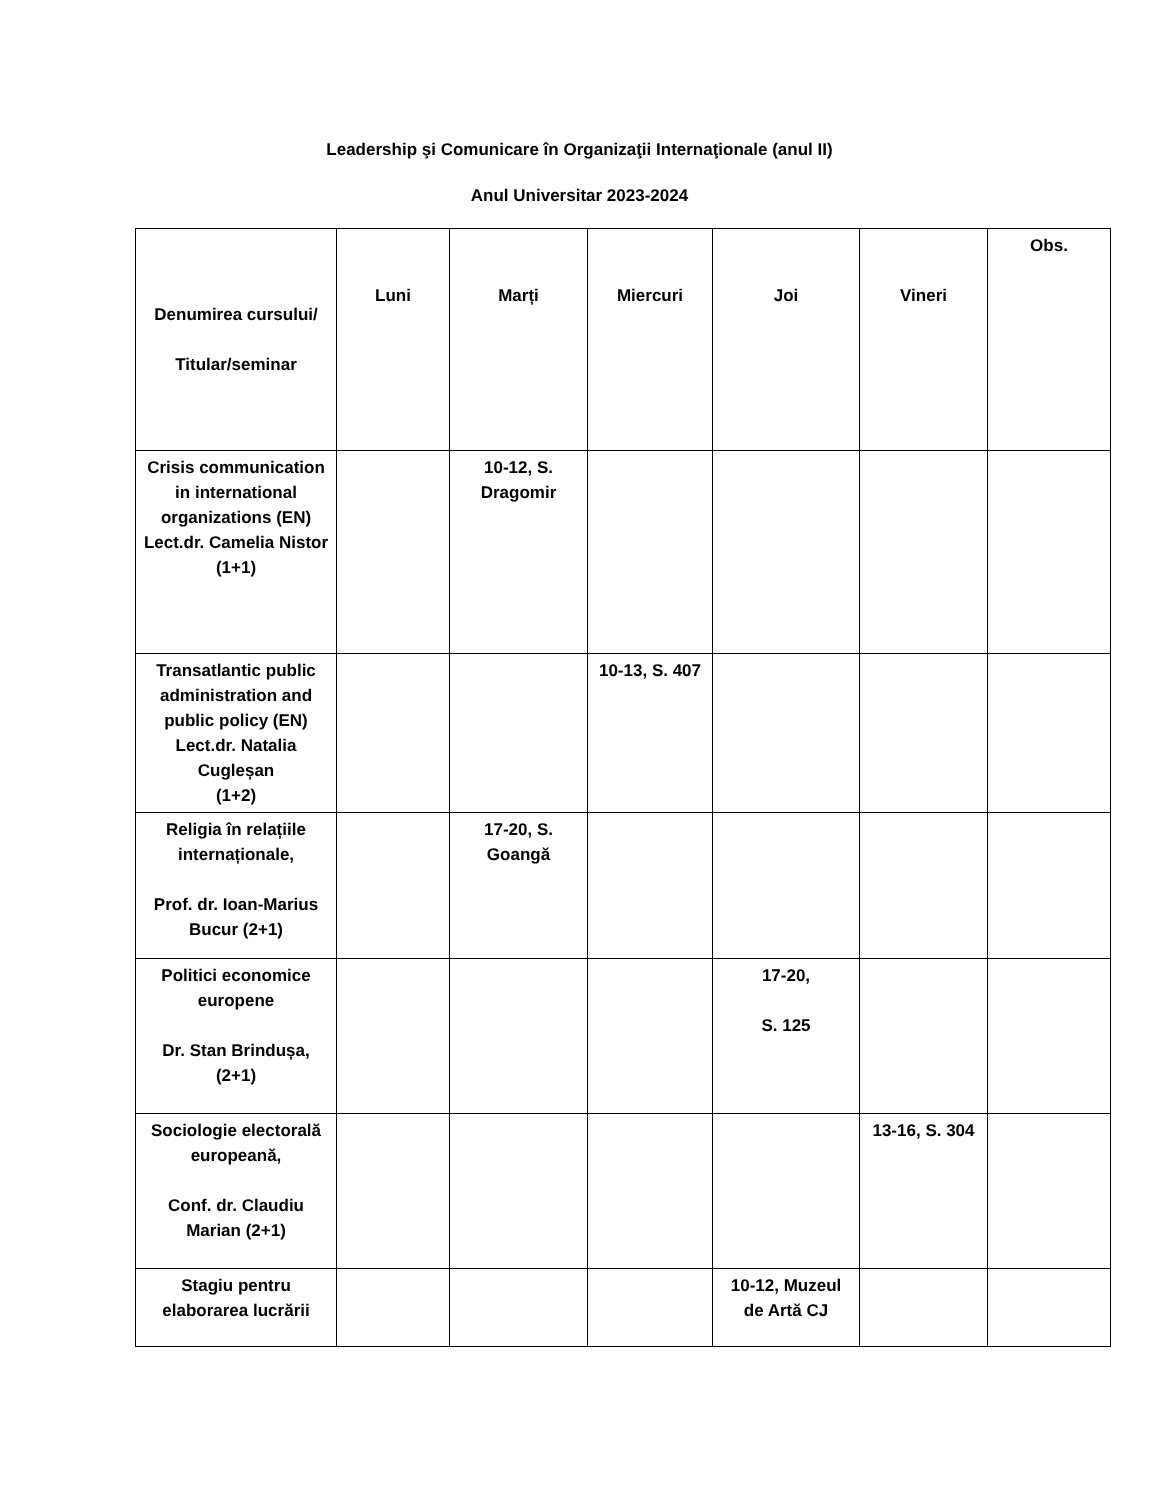Leadership şi Comunicare în Organizaţii Internaţionale (anul II)
Anul Universitar 2023-2024
| Denumirea cursului/ Titular/seminar | Luni | Marți | Miercuri | Joi | Vineri | Obs. |
| --- | --- | --- | --- | --- | --- | --- |
| Crisis communication in international organizations (EN) Lect.dr. Camelia Nistor (1+1) | | 10-12, S. Dragomir | | | | |
| Transatlantic public administration and public policy (EN) Lect.dr. Natalia Cugleșan (1+2) | | | 10-13, S. 407 | | | |
| Religia în relațiile internaționale, Prof. dr. Ioan-Marius Bucur (2+1) | | 17-20, S. Goangă | | | | |
| Politici economice europene Dr. Stan Brindușa, (2+1) | | | | 17-20, S. 125 | | |
| Sociologie electorală europeană, Conf. dr. Claudiu Marian (2+1) | | | | | 13-16, S. 304 | |
| Stagiu pentru elaborarea lucrării | | | | 10-12, Muzeul de Artă CJ | | |